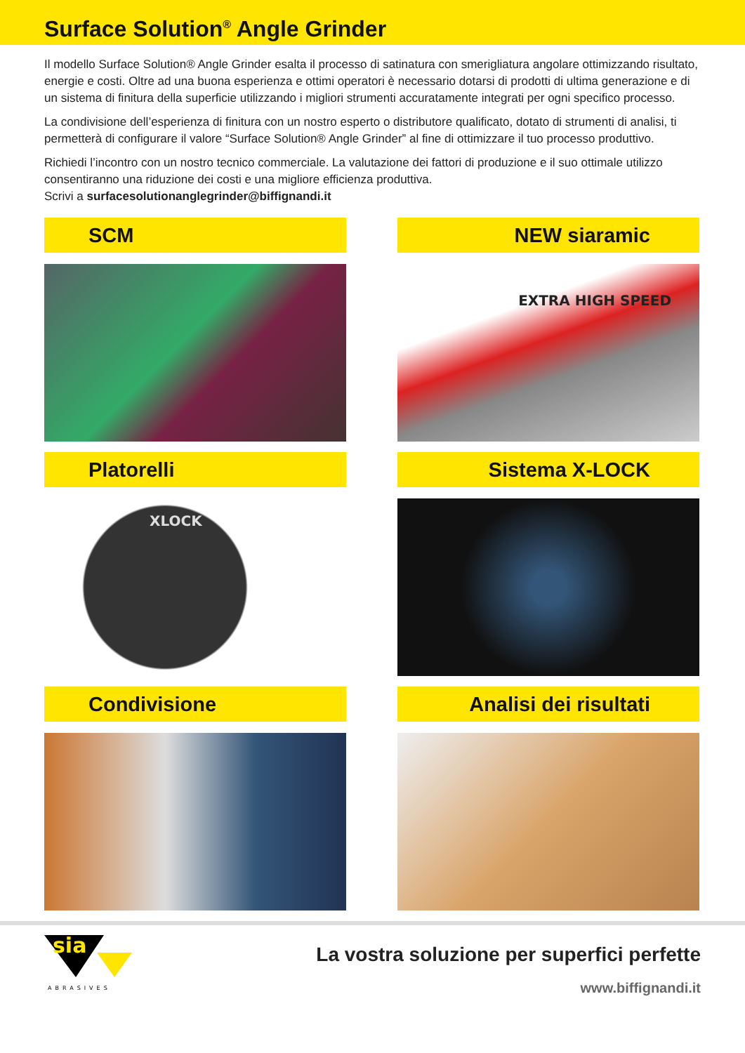Surface Solution<sup>®</sup> Angle Grinder
Il modello Surface Solution® Angle Grinder esalta il processo di satinatura con smerigliatura angolare ottimizzando risultato, energie e costi. Oltre ad una buona esperienza e ottimi operatori è necessario dotarsi di prodotti di ultima generazione e di un sistema di finitura della superficie utilizzando i migliori strumenti accuratamente integrati per ogni specifico processo.
La condivisione dell’esperienza di finitura con un nostro esperto o distributore qualificato, dotato di strumenti di analisi, ti permetterà di configurare il valore “Surface Solution® Angle Grinder” al fine di ottimizzare il tuo processo produttivo.
Richiedi l’incontro con un nostro tecnico commerciale. La valutazione dei fattori di produzione e il suo ottimale utilizzo consentiranno una riduzione dei costi e una migliore efficienza produttiva.
Scrivi a surfacesolutionanglegrinder@biffignandi.it
SCM
NEW siaramic
EXTRA HIGH SPEED
Platorelli
XLOCK
Sistema X-LOCK
Condivisione
Analisi dei risultati
sia
ABRASIVES
La vostra soluzione per superfici perfette
www.biffignandi.it